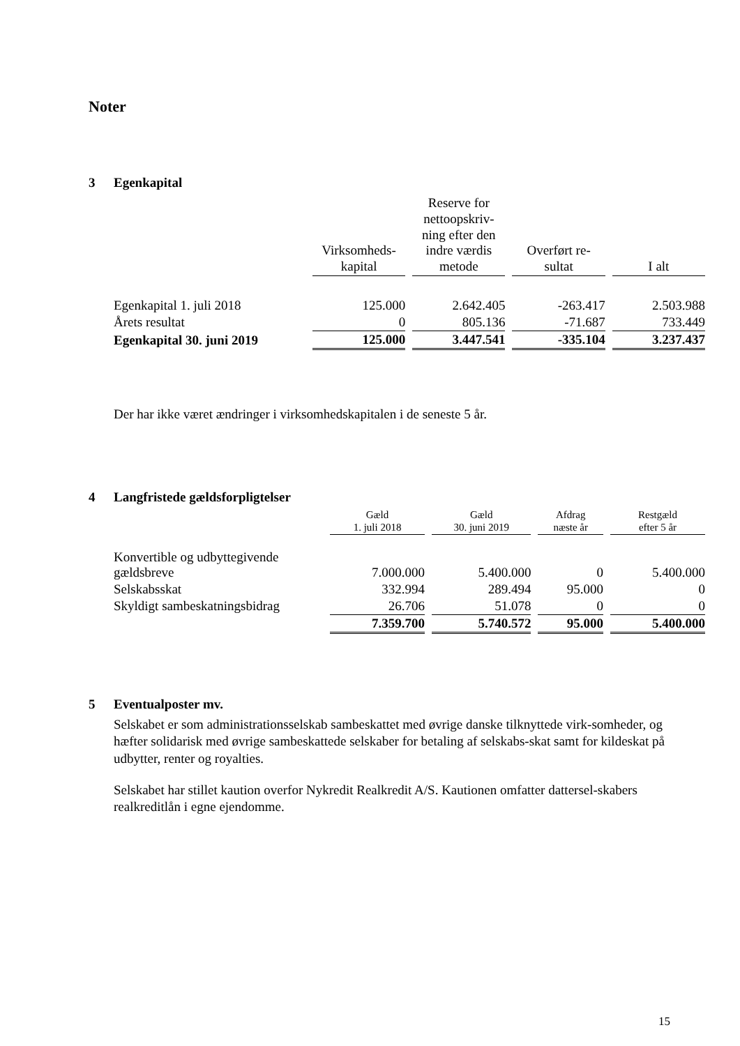Noter
3 Egenkapital
| | Virksomheds- kapital | Reserve for nettoopskriv- ning efter den indre værdis metode | Overført re- sultat | I alt |
| --- | --- | --- | --- | --- |
| Egenkapital 1. juli 2018 | 125.000 | 2.642.405 | -263.417 | 2.503.988 |
| Årets resultat | 0 | 805.136 | -71.687 | 733.449 |
| Egenkapital 30. juni 2019 | 125.000 | 3.447.541 | -335.104 | 3.237.437 |
Der har ikke været ændringer i virksomhedskapitalen i de seneste 5 år.
4 Langfristede gældsforpligtelser
| | Gæld 1. juli 2018 | Gæld 30. juni 2019 | Afdrag næste år | Restgæld efter 5 år |
| --- | --- | --- | --- | --- |
| Konvertible og udbyttegivende gældsbreve | 7.000.000 | 5.400.000 | 0 | 5.400.000 |
| Selskabsskat | 332.994 | 289.494 | 95.000 | 0 |
| Skyldigt sambeskatningsbidrag | 26.706 | 51.078 | 0 | 0 |
| | 7.359.700 | 5.740.572 | 95.000 | 5.400.000 |
5 Eventualposter mv.
Selskabet er som administrationsselskab sambeskattet med øvrige danske tilknyttede virk-somheder, og hæfter solidarisk med øvrige sambeskattede selskaber for betaling af selskabs-skat samt for kildeskat på udbytter, renter og royalties.
Selskabet har stillet kaution overfor Nykredit Realkredit A/S. Kautionen omfatter dattersel-skabers realkreditlån i egne ejendomme.
15